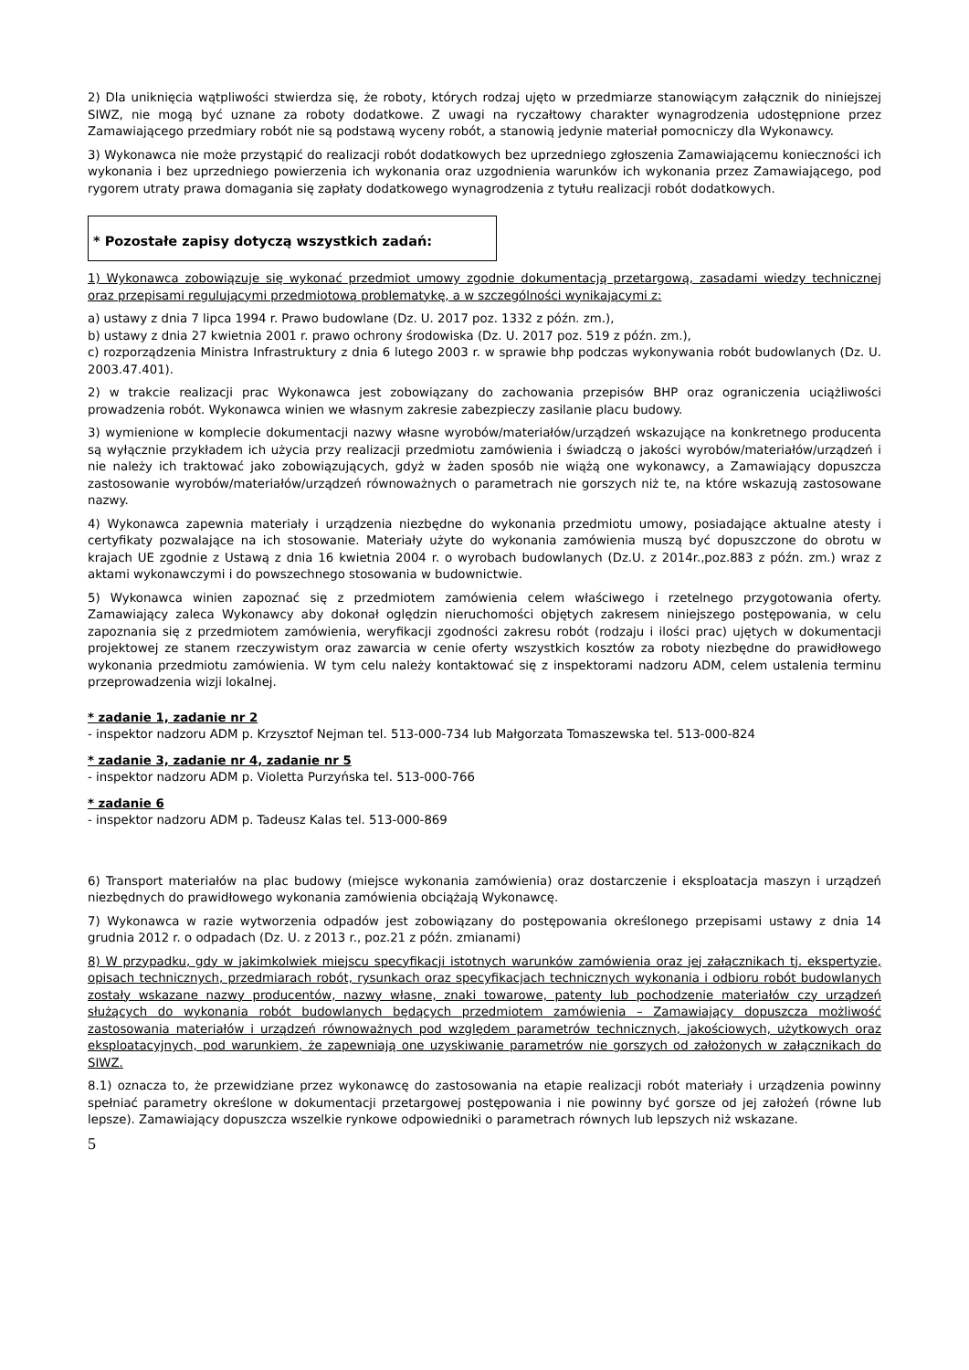2) Dla uniknięcia wątpliwości stwierdza się, że roboty, których rodzaj ujęto w przedmiarze stanowiącym załącznik do niniejszej SIWZ, nie mogą być uznane za roboty dodatkowe. Z uwagi na ryczałtowy charakter wynagrodzenia udostępnione przez Zamawiającego przedmiary robót nie są podstawą wyceny robót, a stanowią jedynie materiał pomocniczy dla Wykonawcy.
3) Wykonawca nie może przystąpić do realizacji robót dodatkowych bez uprzedniego zgłoszenia Zamawiającemu konieczności ich wykonania i bez uprzedniego powierzenia ich wykonania oraz uzgodnienia warunków ich wykonania przez Zamawiającego, pod rygorem utraty prawa domagania się zapłaty dodatkowego wynagrodzenia z tytułu realizacji robót dodatkowych.
* Pozostałe zapisy dotyczą wszystkich zadań:
1) Wykonawca zobowiązuje się wykonać przedmiot umowy zgodnie dokumentacją przetargową, zasadami wiedzy technicznej oraz przepisami regulującymi przedmiotową problematykę, a w szczególności wynikającymi z:
a) ustawy z dnia 7 lipca 1994 r. Prawo budowlane (Dz. U. 2017 poz. 1332 z późn. zm.),
b) ustawy z dnia 27 kwietnia 2001 r. prawo ochrony środowiska (Dz. U. 2017 poz. 519 z późn. zm.),
c) rozporządzenia Ministra Infrastruktury z dnia 6 lutego 2003 r. w sprawie bhp podczas wykonywania robót budowlanych (Dz. U. 2003.47.401).
2) w trakcie realizacji prac Wykonawca jest zobowiązany do zachowania przepisów BHP oraz ograniczenia uciążliwości prowadzenia robót. Wykonawca winien we własnym zakresie zabezpieczy zasilanie placu budowy.
3) wymienione w komplecie dokumentacji nazwy własne wyrobów/materiałów/urządzeń wskazujące na konkretnego producenta są wyłącznie przykładem ich użycia przy realizacji przedmiotu zamówienia i świadczą o jakości wyrobów/materiałów/urządzeń i nie należy ich traktować jako zobowiązujących, gdyż w żaden sposób nie wiążą one wykonawcy, a Zamawiający dopuszcza zastosowanie wyrobów/materiałów/urządzeń równoważnych o parametrach nie gorszych niż te, na które wskazują zastosowane nazwy.
4) Wykonawca zapewnia materiały i urządzenia niezbędne do wykonania przedmiotu umowy, posiadające aktualne atesty i certyfikaty pozwalające na ich stosowanie. Materiały użyte do wykonania zamówienia muszą być dopuszczone do obrotu w krajach UE zgodnie z Ustawą z dnia 16 kwietnia 2004 r. o wyrobach budowlanych (Dz.U. z 2014r.,poz.883 z późn. zm.) wraz z aktami wykonawczymi i do powszechnego stosowania w budownictwie.
5) Wykonawca winien zapoznać się z przedmiotem zamówienia celem właściwego i rzetelnego przygotowania oferty. Zamawiający zaleca Wykonawcy aby dokonał oględzin nieruchomości objętych zakresem niniejszego postępowania, w celu zapoznania się z przedmiotem zamówienia, weryfikacji zgodności zakresu robót (rodzaju i ilości prac) ujętych w dokumentacji projektowej ze stanem rzeczywistym oraz zawarcia w cenie oferty wszystkich kosztów za roboty niezbędne do prawidłowego wykonania przedmiotu zamówienia. W tym celu należy kontaktować się z inspektorami nadzoru ADM, celem ustalenia terminu przeprowadzenia wizji lokalnej.
* zadanie 1, zadanie nr 2
- inspektor nadzoru ADM p. Krzysztof Nejman tel. 513-000-734 lub Małgorzata Tomaszewska tel. 513-000-824
* zadanie 3, zadanie nr 4, zadanie nr 5
- inspektor nadzoru ADM p. Violetta Purzyńska tel. 513-000-766
* zadanie 6
- inspektor nadzoru ADM p. Tadeusz Kalas tel. 513-000-869
6) Transport materiałów na plac budowy (miejsce wykonania zamówienia) oraz dostarczenie i eksploatacja maszyn i urządzeń niezbędnych do prawidłowego wykonania zamówienia obciążają Wykonawcę.
7) Wykonawca w razie wytworzenia odpadów jest zobowiązany do postępowania określonego przepisami ustawy z dnia 14 grudnia 2012 r. o odpadach (Dz. U. z 2013 r., poz.21 z późn. zmianami)
8) W przypadku, gdy w jakimkolwiek miejscu specyfikacji istotnych warunków zamówienia oraz jej załącznikach tj. ekspertyzie, opisach technicznych, przedmiarach robót, rysunkach oraz specyfikacjach technicznych wykonania i odbioru robót budowlanych zostały wskazane nazwy producentów, nazwy własne, znaki towarowe, patenty lub pochodzenie materiałów czy urządzeń służących do wykonania robót budowlanych będących przedmiotem zamówienia – Zamawiający dopuszcza możliwość zastosowania materiałów i urządzeń równoważnych pod względem parametrów technicznych, jakościowych, użytkowych oraz eksploatacyjnych, pod warunkiem, że zapewniają one uzyskiwanie parametrów nie gorszych od założonych w załącznikach do SIWZ.
8.1) oznacza to, że przewidziane przez wykonawcę do zastosowania na etapie realizacji robót materiały i urządzenia powinny spełniać parametry określone w dokumentacji przetargowej postępowania i nie powinny być gorsze od jej założeń (równe lub lepsze). Zamawiający dopuszcza wszelkie rynkowe odpowiedniki o parametrach równych lub lepszych niż wskazane.
5